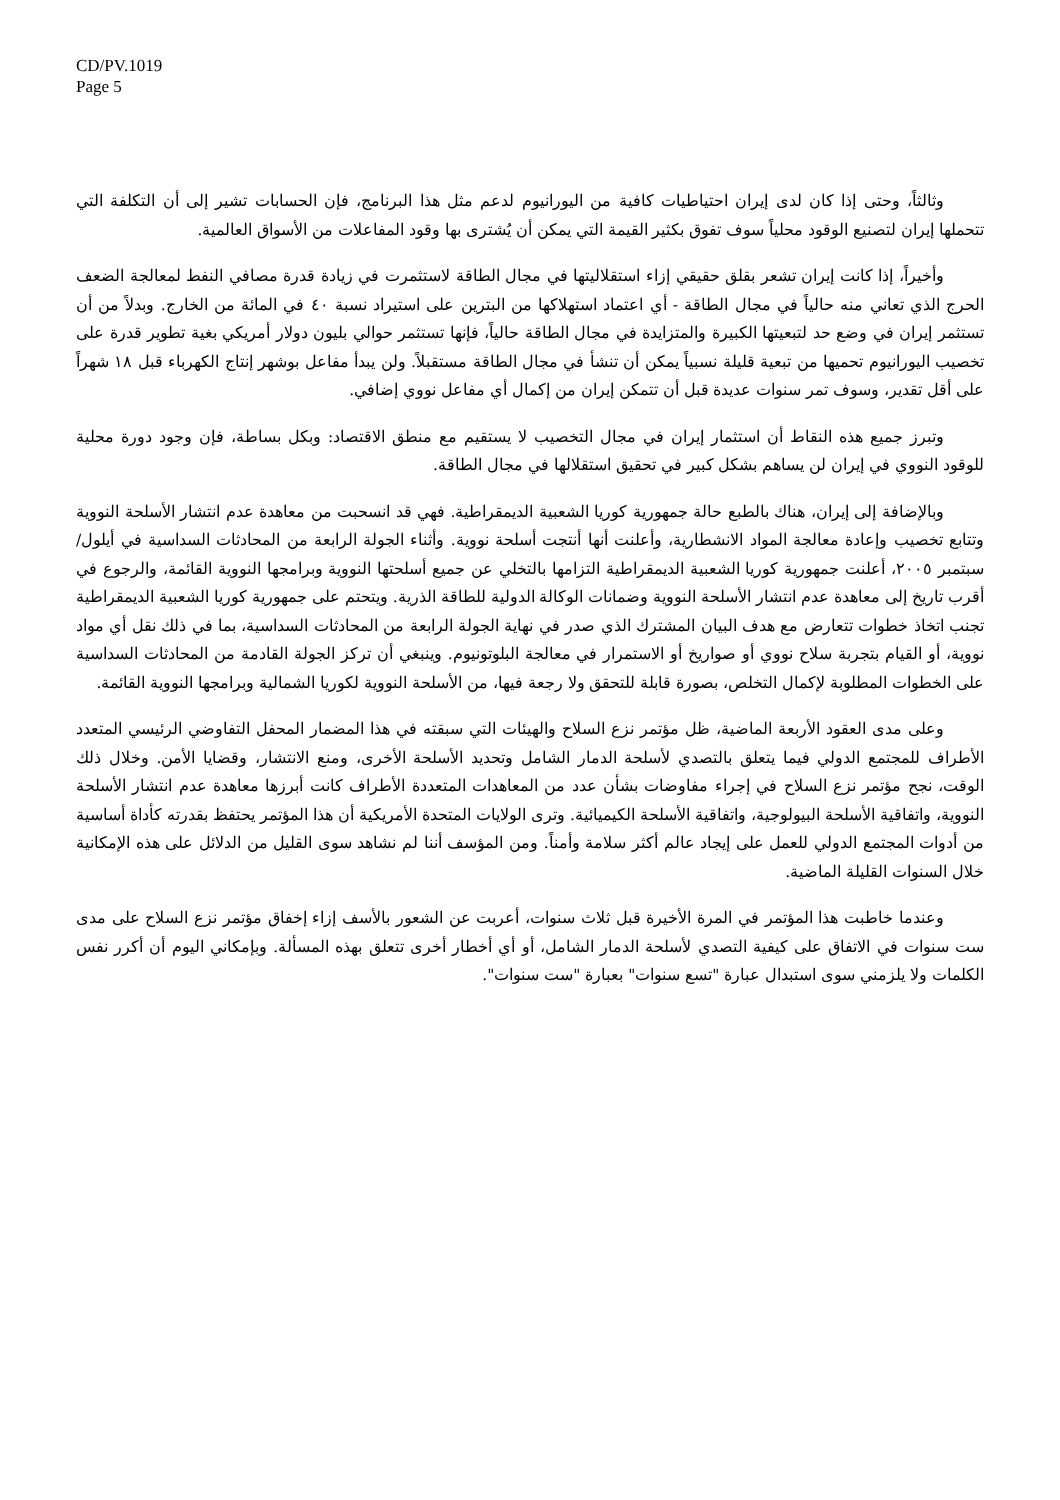CD/PV.1019
Page 5
وثالثاً، وحتى إذا كان لدى إيران احتياطيات كافية من اليورانيوم لدعم مثل هذا البرنامج، فإن الحسابات تشير إلى أن التكلفة التي تتحملها إيران لتصنيع الوقود محلياً سوف تفوق بكثير القيمة التي يمكن أن يُشترى بها وقود المفاعلات من الأسواق العالمية.
وأخيراً، إذا كانت إيران تشعر بقلق حقيقي إزاء استقلاليتها في مجال الطاقة لاستثمرت في زيادة قدرة مصافي النفط لمعالجة الضعف الحرج الذي تعاني منه حالياً في مجال الطاقة - أي اعتماد استهلاكها من البترين على استيراد نسبة ٤٠ في المائة من الخارج. وبدلاً من أن تستثمر إيران في وضع حد لتبعيتها الكبيرة والمتزايدة في مجال الطاقة حالياً، فإنها تستثمر حوالي بليون دولار أمريكي بغية تطوير قدرة على تخصيب اليورانيوم تحميها من تبعية قليلة نسبياً يمكن أن تنشأ في مجال الطاقة مستقبلاً. ولن يبدأ مفاعل بوشهر إنتاج الكهرباء قبل ١٨ شهراً على أقل تقدير، وسوف تمر سنوات عديدة قبل أن تتمكن إيران من إكمال أي مفاعل نووي إضافي.
وتبرز جميع هذه النقاط أن استثمار إيران في مجال التخصيب لا يستقيم مع منطق الاقتصاد: وبكل بساطة، فإن وجود دورة محلية للوقود النووي في إيران لن يساهم بشكل كبير في تحقيق استقلالها في مجال الطاقة.
وبالإضافة إلى إيران، هناك بالطبع حالة جمهورية كوريا الشعبية الديمقراطية. فهي قد انسحبت من معاهدة عدم انتشار الأسلحة النووية وتتابع تخصيب وإعادة معالجة المواد الانشطارية، وأعلنت أنها أنتجت أسلحة نووية. وأثناء الجولة الرابعة من المحادثات السداسية في أيلول/سبتمبر ٢٠٠٥، أعلنت جمهورية كوريا الشعبية الديمقراطية التزامها بالتخلي عن جميع أسلحتها النووية وبرامجها النووية القائمة، والرجوع في أقرب تاريخ إلى معاهدة عدم انتشار الأسلحة النووية وضمانات الوكالة الدولية للطاقة الذرية. ويتحتم على جمهورية كوريا الشعبية الديمقراطية تجنب اتخاذ خطوات تتعارض مع هدف البيان المشترك الذي صدر في نهاية الجولة الرابعة من المحادثات السداسية، بما في ذلك نقل أي مواد نووية، أو القيام بتجربة سلاح نووي أو صواريخ أو الاستمرار في معالجة البلوتونيوم. وينبغي أن تركز الجولة القادمة من المحادثات السداسية على الخطوات المطلوبة لإكمال التخلص، بصورة قابلة للتحقق ولا رجعة فيها، من الأسلحة النووية لكوريا الشمالية وبرامجها النووية القائمة.
وعلى مدى العقود الأربعة الماضية، ظل مؤتمر نزع السلاح والهيئات التي سبقته في هذا المضمار المحفل التفاوضي الرئيسي المتعدد الأطراف للمجتمع الدولي فيما يتعلق بالتصدي لأسلحة الدمار الشامل وتحديد الأسلحة الأخرى، ومنع الانتشار، وقضايا الأمن. وخلال ذلك الوقت، نجح مؤتمر نزع السلاح في إجراء مفاوضات بشأن عدد من المعاهدات المتعددة الأطراف كانت أبرزها معاهدة عدم انتشار الأسلحة النووية، واتفاقية الأسلحة البيولوجية، واتفاقية الأسلحة الكيميائية. وترى الولايات المتحدة الأمريكية أن هذا المؤتمر يحتفظ بقدرته كأداة أساسية من أدوات المجتمع الدولي للعمل على إيجاد عالم أكثر سلامة وأمناً. ومن المؤسف أننا لم نشاهد سوى القليل من الدلائل على هذه الإمكانية خلال السنوات القليلة الماضية.
وعندما خاطبت هذا المؤتمر في المرة الأخيرة قبل ثلاث سنوات، أعربت عن الشعور بالأسف إزاء إخفاق مؤتمر نزع السلاح على مدى ست سنوات في الاتفاق على كيفية التصدي لأسلحة الدمار الشامل، أو أي أخطار أخرى تتعلق بهذه المسألة. وبإمكاني اليوم أن أكرر نفس الكلمات ولا يلزمني سوى استبدال عبارة "تسع سنوات" بعبارة "ست سنوات".